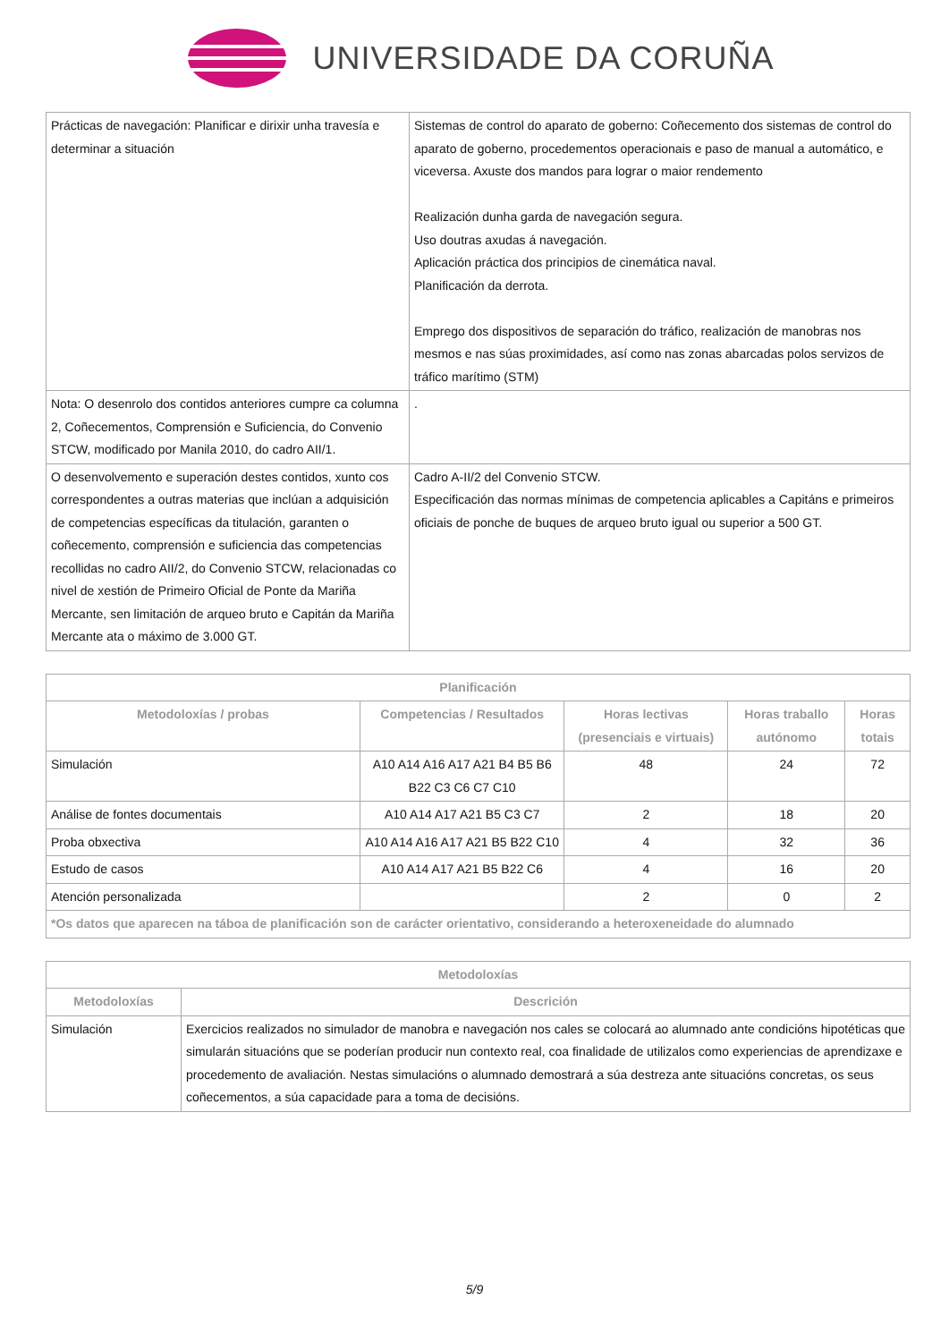UNIVERSIDADE DA CORUÑA
| Prácticas de navegación: Planificar e dirixir unha travesía e determinar a situación | Sistemas de control do aparato de goberno: Coñecemento dos sistemas de control do aparato de goberno, procedementos operacionais e paso de manual a automático, e viceversa. Axuste dos mandos para lograr o maior rendemento Realización dunha garda de navegación segura. Uso doutras axudas á navegación. Aplicación práctica dos principios de cinemática naval. Planificación da derrota. Emprego dos dispositivos de separación do tráfico, realización de manobras nos mesmos e nas súas proximidades, así como nas zonas abarcadas polos servizos de tráfico marítimo (STM) |
| Nota: O desenrolo dos contidos anteriores cumpre ca columna 2, Coñecementos, Comprensión e Suficiencia, do Convenio STCW, modificado por Manila 2010, do cadro AII/1. | . |
| O desenvolvemento e superación destes contidos, xunto cos correspondentes a outras materias que inclúan a adquisición de competencias específicas da titulación, garanten o coñecemento, comprensión e suficiencia das competencias recollidas no cadro AII/2, do Convenio STCW, relacionadas co nivel de xestión de Primeiro Oficial de Ponte da Mariña Mercante, sen limitación de arqueo bruto e Capitán da Mariña Mercante ata o máximo de 3.000 GT. | Cadro A-II/2 del Convenio STCW. Especificación das normas mínimas de competencia aplicables a Capitáns e primeiros oficiais de ponche de buques de arqueo bruto igual ou superior a 500 GT. |
| Planificación | | | | |
| --- | --- | --- | --- | --- |
| Metodoloxías / probas | Competencias / Resultados | Horas lectivas (presenciais e virtuais) | Horas traballo autónomo | Horas totais |
| Simulación | A10 A14 A16 A17 A21 B4 B5 B6 B22 C3 C6 C7 C10 | 48 | 24 | 72 |
| Análise de fontes documentais | A10 A14 A17 A21 B5 C3 C7 | 2 | 18 | 20 |
| Proba obxectiva | A10 A14 A16 A17 A21 B5 B22 C10 | 4 | 32 | 36 |
| Estudo de casos | A10 A14 A17 A21 B5 B22 C6 | 4 | 16 | 20 |
| Atención personalizada | | 2 | 0 | 2 |
| *Os datos que aparecen na táboa de planificación son de carácter orientativo, considerando a heteroxeneidade do alumnado | | | | |
| Metodoloxías | |
| --- | --- |
| Metodoloxías | Descrición |
| Simulación | Exercicios realizados no simulador de manobra e navegación nos cales se colocará ao alumnado ante condicións hipotéticas que simularán situacións que se poderían producir nun contexto real, coa finalidade de utilizalos como experiencias de aprendizaxe e procedemento de avaliación. Nestas simulacións o alumnado demostrará a súa destreza ante situacións concretas, os seus coñecementos, a súa capacidade para a toma de decisións. |
5/9